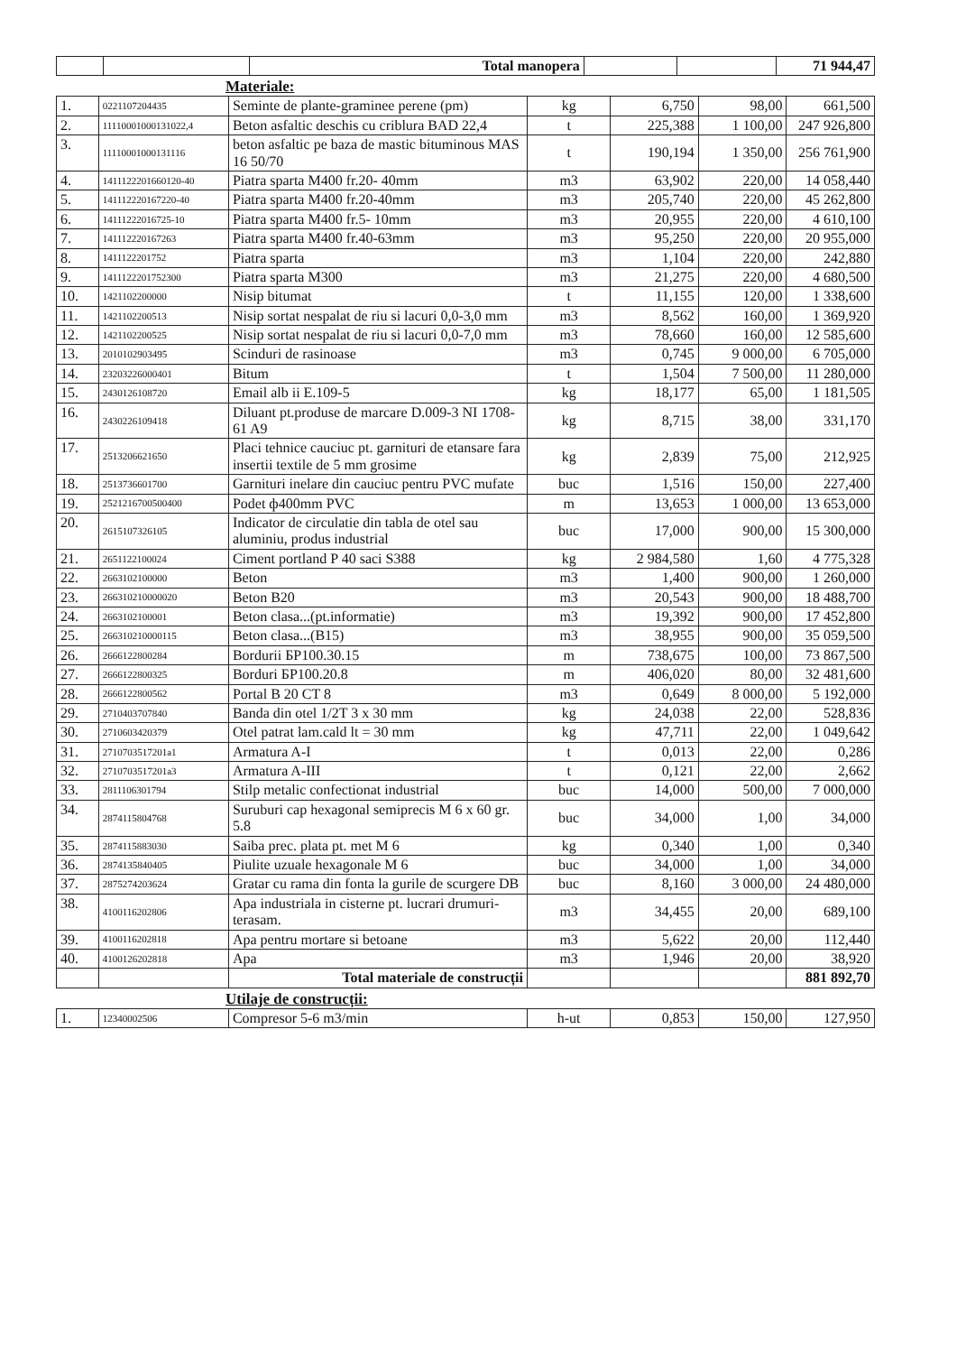| | | Total manopera | | | 71 944,47 |
Materiale:
| 1. | 0221107204435 | Seminte de plante-graminee perene (pm) | kg | 6,750 | 98,00 | 661,500 |
| 2. | 11110001000131022,4 | Beton asfaltic deschis cu criblura BAD 22,4 | t | 225,388 | 1 100,00 | 247 926,800 |
| 3. | 11110001000131116 | beton asfaltic pe baza de mastic bituminous MAS 16 50/70 | t | 190,194 | 1 350,00 | 256 761,900 |
| 4. | 1411122201660120-40 | Piatra sparta M400 fr.20- 40mm | m3 | 63,902 | 220,00 | 14 058,440 |
| 5. | 141112220167220-40 | Piatra sparta M400 fr.20-40mm | m3 | 205,740 | 220,00 | 45 262,800 |
| 6. | 14111222016725-10 | Piatra sparta M400 fr.5- 10mm | m3 | 20,955 | 220,00 | 4 610,100 |
| 7. | 141112220167263 | Piatra sparta M400 fr.40-63mm | m3 | 95,250 | 220,00 | 20 955,000 |
| 8. | 1411122201752 | Piatra sparta | m3 | 1,104 | 220,00 | 242,880 |
| 9. | 1411122201752300 | Piatra sparta M300 | m3 | 21,275 | 220,00 | 4 680,500 |
| 10. | 1421102200000 | Nisip bitumat | t | 11,155 | 120,00 | 1 338,600 |
| 11. | 1421102200513 | Nisip sortat nespalat de riu si lacuri 0,0-3,0 mm | m3 | 8,562 | 160,00 | 1 369,920 |
| 12. | 1421102200525 | Nisip sortat nespalat de riu si lacuri 0,0-7,0 mm | m3 | 78,660 | 160,00 | 12 585,600 |
| 13. | 2010102903495 | Scinduri de rasinoase | m3 | 0,745 | 9 000,00 | 6 705,000 |
| 14. | 23203226000401 | Bitum | t | 1,504 | 7 500,00 | 11 280,000 |
| 15. | 2430126108720 | Email alb ii E.109-5 | kg | 18,177 | 65,00 | 1 181,505 |
| 16. | 2430226109418 | Diluant pt.produse de marcare D.009-3 NI 1708-61 A9 | kg | 8,715 | 38,00 | 331,170 |
| 17. | 2513206621650 | Placi tehnice cauciuc pt. garnituri de etansare fara insertii textile de 5 mm grosime | kg | 2,839 | 75,00 | 212,925 |
| 18. | 2513736601700 | Garnituri inelare din cauciuc pentru PVC mufate | buc | 1,516 | 150,00 | 227,400 |
| 19. | 2521216700500400 | Podet ф400mm PVC | m | 13,653 | 1 000,00 | 13 653,000 |
| 20. | 2615107326105 | Indicator de circulatie din tabla de otel sau aluminiu, produs industrial | buc | 17,000 | 900,00 | 15 300,000 |
| 21. | 2651122100024 | Ciment portland P 40 saci S388 | kg | 2 984,580 | 1,60 | 4 775,328 |
| 22. | 2663102100000 | Beton | m3 | 1,400 | 900,00 | 1 260,000 |
| 23. | 266310210000020 | Beton B20 | m3 | 20,543 | 900,00 | 18 488,700 |
| 24. | 2663102100001 | Beton clasa...(pt.informatie) | m3 | 19,392 | 900,00 | 17 452,800 |
| 25. | 266310210000115 | Beton clasa...(B15) | m3 | 38,955 | 900,00 | 35 059,500 |
| 26. | 2666122800284 | Bordurii БР100.30.15 | m | 738,675 | 100,00 | 73 867,500 |
| 27. | 2666122800325 | Borduri БР100.20.8 | m | 406,020 | 80,00 | 32 481,600 |
| 28. | 2666122800562 | Portal B 20 CT 8 | m3 | 0,649 | 8 000,00 | 5 192,000 |
| 29. | 2710403707840 | Banda din otel 1/2T 3 x 30 mm | kg | 24,038 | 22,00 | 528,836 |
| 30. | 2710603420379 | Otel patrat lam.cald lt = 30 mm | kg | 47,711 | 22,00 | 1 049,642 |
| 31. | 2710703517201a1 | Armatura A-I | t | 0,013 | 22,00 | 0,286 |
| 32. | 2710703517201a3 | Armatura A-III | t | 0,121 | 22,00 | 2,662 |
| 33. | 2811106301794 | Stilp metalic confectionat industrial | buc | 14,000 | 500,00 | 7 000,000 |
| 34. | 2874115804768 | Suruburi cap hexagonal semiprecis M 6 x 60 gr. 5.8 | buc | 34,000 | 1,00 | 34,000 |
| 35. | 2874115883030 | Saiba prec. plata pt. met M 6 | kg | 0,340 | 1,00 | 0,340 |
| 36. | 2874135840405 | Piulite uzuale hexagonale M 6 | buc | 34,000 | 1,00 | 34,000 |
| 37. | 2875274203624 | Gratar cu rama din fonta la gurile de scurgere DB | buc | 8,160 | 3 000,00 | 24 480,000 |
| 38. | 4100116202806 | Apa industriala in cisterne pt. lucrari drumuri-terasam. | m3 | 34,455 | 20,00 | 689,100 |
| 39. | 4100116202818 | Apa pentru mortare si betoane | m3 | 5,622 | 20,00 | 112,440 |
| 40. | 4100126202818 | Apa | m3 | 1,946 | 20,00 | 38,920 |
| | | Total materiale de construcții | | | | 881 892,70 |
Utilaje de construcții:
| 1. | 12340002506 | Compresor 5-6 m3/min | h-ut | 0,853 | 150,00 | 127,950 |